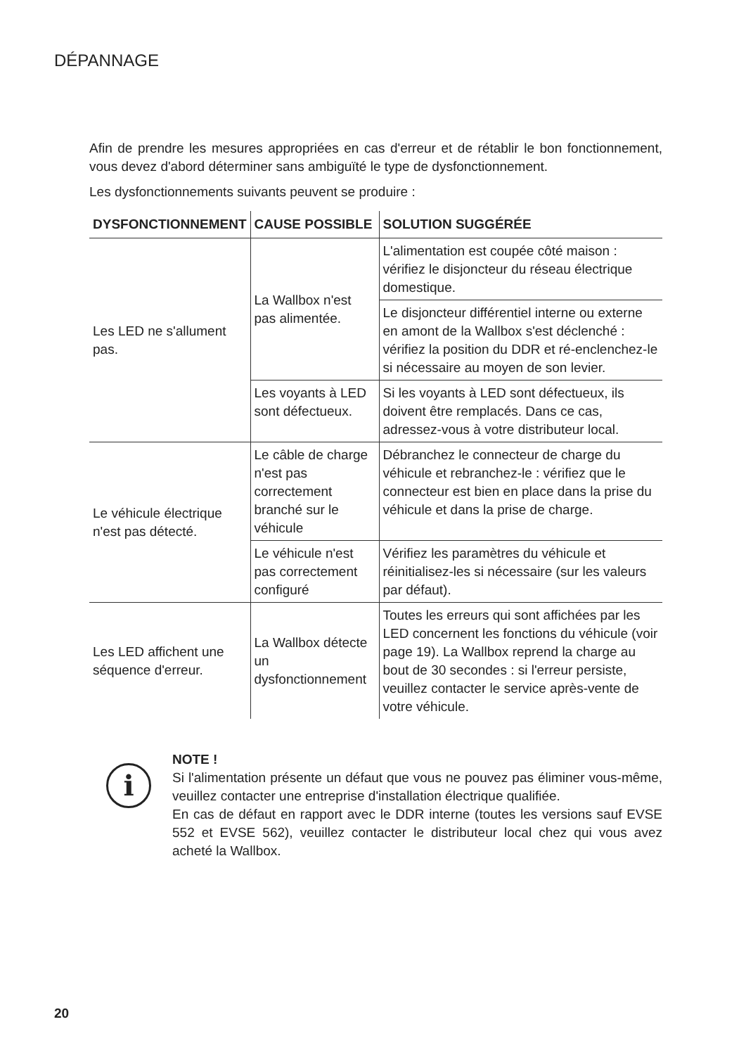DÉPANNAGE
Afin de prendre les mesures appropriées en cas d'erreur et de rétablir le bon fonctionnement, vous devez d'abord déterminer sans ambiguïté le type de dysfonctionnement.
Les dysfonctionnements suivants peuvent se produire :
| DYSFONCTIONNEMENT | CAUSE POSSIBLE | SOLUTION SUGGÉRÉE |
| --- | --- | --- |
| Les LED ne s'allument pas. | La Wallbox n'est pas alimentée. | L'alimentation est coupée côté maison : vérifiez le disjoncteur du réseau électrique domestique. |
| | | Le disjoncteur différentiel interne ou externe en amont de la Wallbox s'est déclenché : vérifiez la position du DDR et ré-enclenchez-le si nécessaire au moyen de son levier. |
| | Les voyants à LED sont défectueux. | Si les voyants à LED sont défectueux, ils doivent être remplacés. Dans ce cas, adressez-vous à votre distributeur local. |
| Le véhicule électrique n'est pas détecté. | Le câble de charge n'est pas correctement branché sur le véhicule | Débranchez le connecteur de charge du véhicule et rebranchez-le : vérifiez que le connecteur est bien en place dans la prise du véhicule et dans la prise de charge. |
| | Le véhicule n'est pas correctement configuré | Vérifiez les paramètres du véhicule et réinitialisez-les si nécessaire (sur les valeurs par défaut). |
| Les LED affichent une séquence d'erreur. | La Wallbox détecte un dysfonctionnement | Toutes les erreurs qui sont affichées par les LED concernent les fonctions du véhicule (voir page 19). La Wallbox reprend la charge au bout de 30 secondes : si l'erreur persiste, veuillez contacter le service après-vente de votre véhicule. |
i
NOTE !
Si l'alimentation présente un défaut que vous ne pouvez pas éliminer vous-même, veuillez contacter une entreprise d'installation électrique qualifiée.
En cas de défaut en rapport avec le DDR interne (toutes les versions sauf EVSE 552 et EVSE 562), veuillez contacter le distributeur local chez qui vous avez acheté la Wallbox.
20